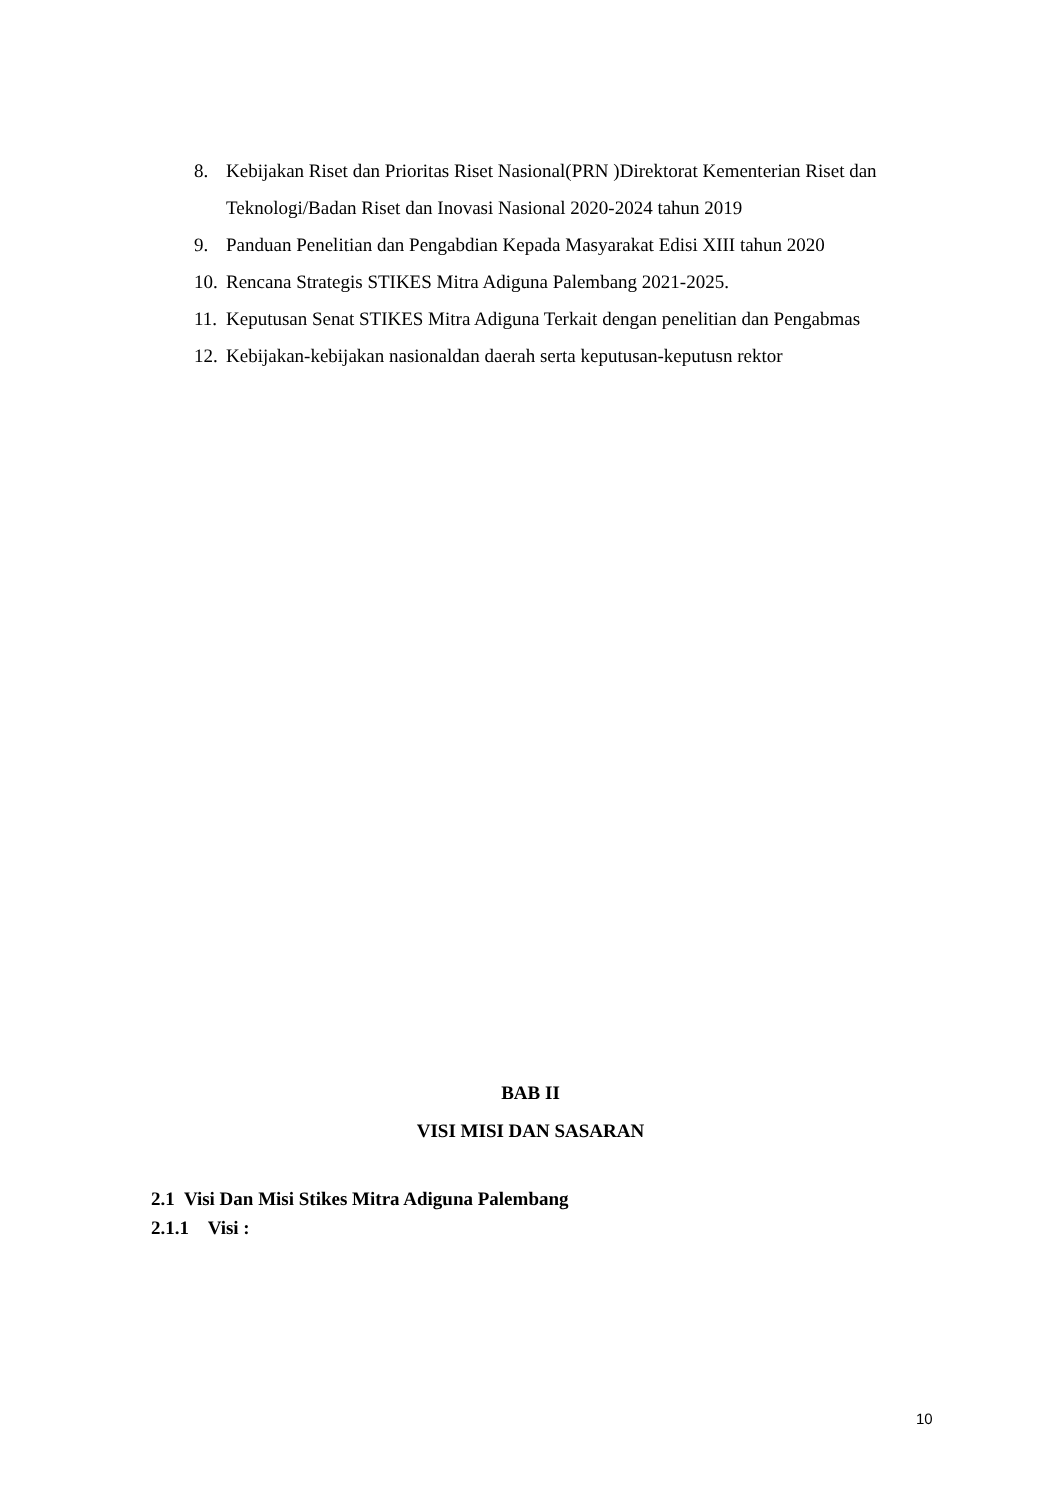8. Kebijakan Riset dan Prioritas Riset Nasional(PRN )Direktorat Kementerian Riset dan Teknologi/Badan Riset dan Inovasi Nasional 2020-2024 tahun 2019
9. Panduan Penelitian dan Pengabdian Kepada Masyarakat Edisi XIII tahun 2020
10. Rencana Strategis STIKES Mitra Adiguna Palembang 2021-2025.
11. Keputusan Senat STIKES Mitra Adiguna Terkait dengan penelitian dan Pengabmas
12. Kebijakan-kebijakan nasionaldan daerah serta keputusan-keputusn rektor
BAB II
VISI MISI DAN SASARAN
2.1 Visi Dan Misi Stikes Mitra Adiguna Palembang
2.1.1 Visi :
10